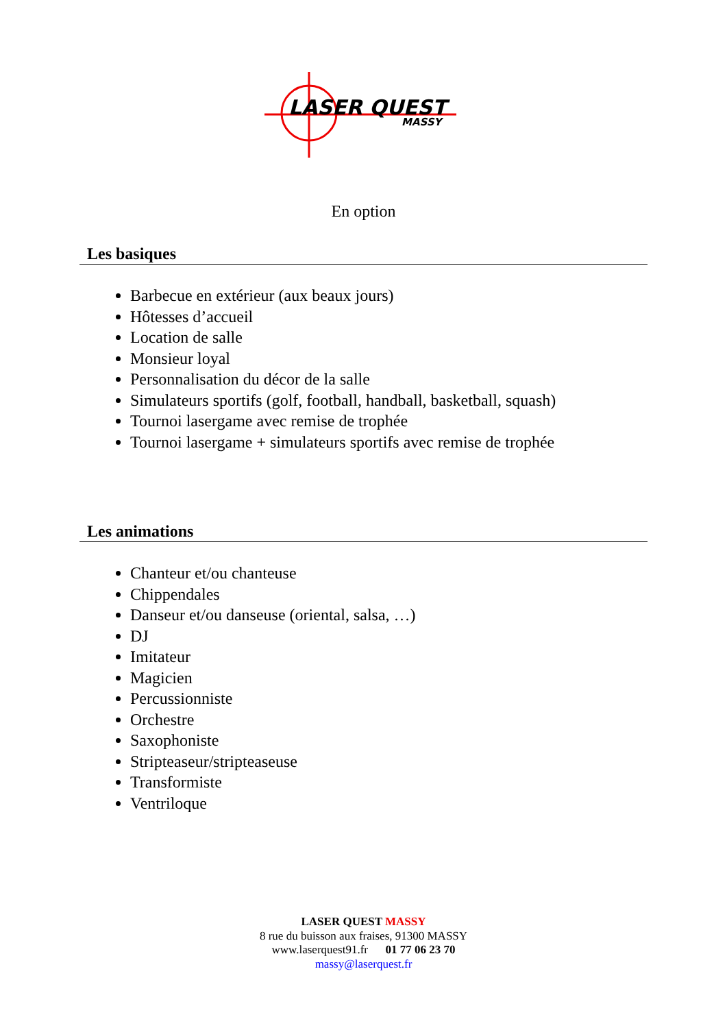LASER QUEST
MASSY
En option
Les basiques
Barbecue en extérieur (aux beaux jours)
Hôtesses d’accueil
Location de salle
Monsieur loyal
Personnalisation du décor de la salle
Simulateurs sportifs (golf, football, handball, basketball, squash)
Tournoi lasergame avec remise de trophée
Tournoi lasergame + simulateurs sportifs avec remise de trophée
Les animations
Chanteur et/ou chanteuse
Chippendales
Danseur et/ou danseuse (oriental, salsa, …)
DJ
Imitateur
Magicien
Percussionniste
Orchestre
Saxophoniste
Stripteaseur/stripteaseuse
Transformiste
Ventriloque
LASER QUEST MASSY
8 rue du buisson aux fraises, 91300 MASSY
www.laserquest91.fr 01 77 06 23 70
massy@laserquest.fr